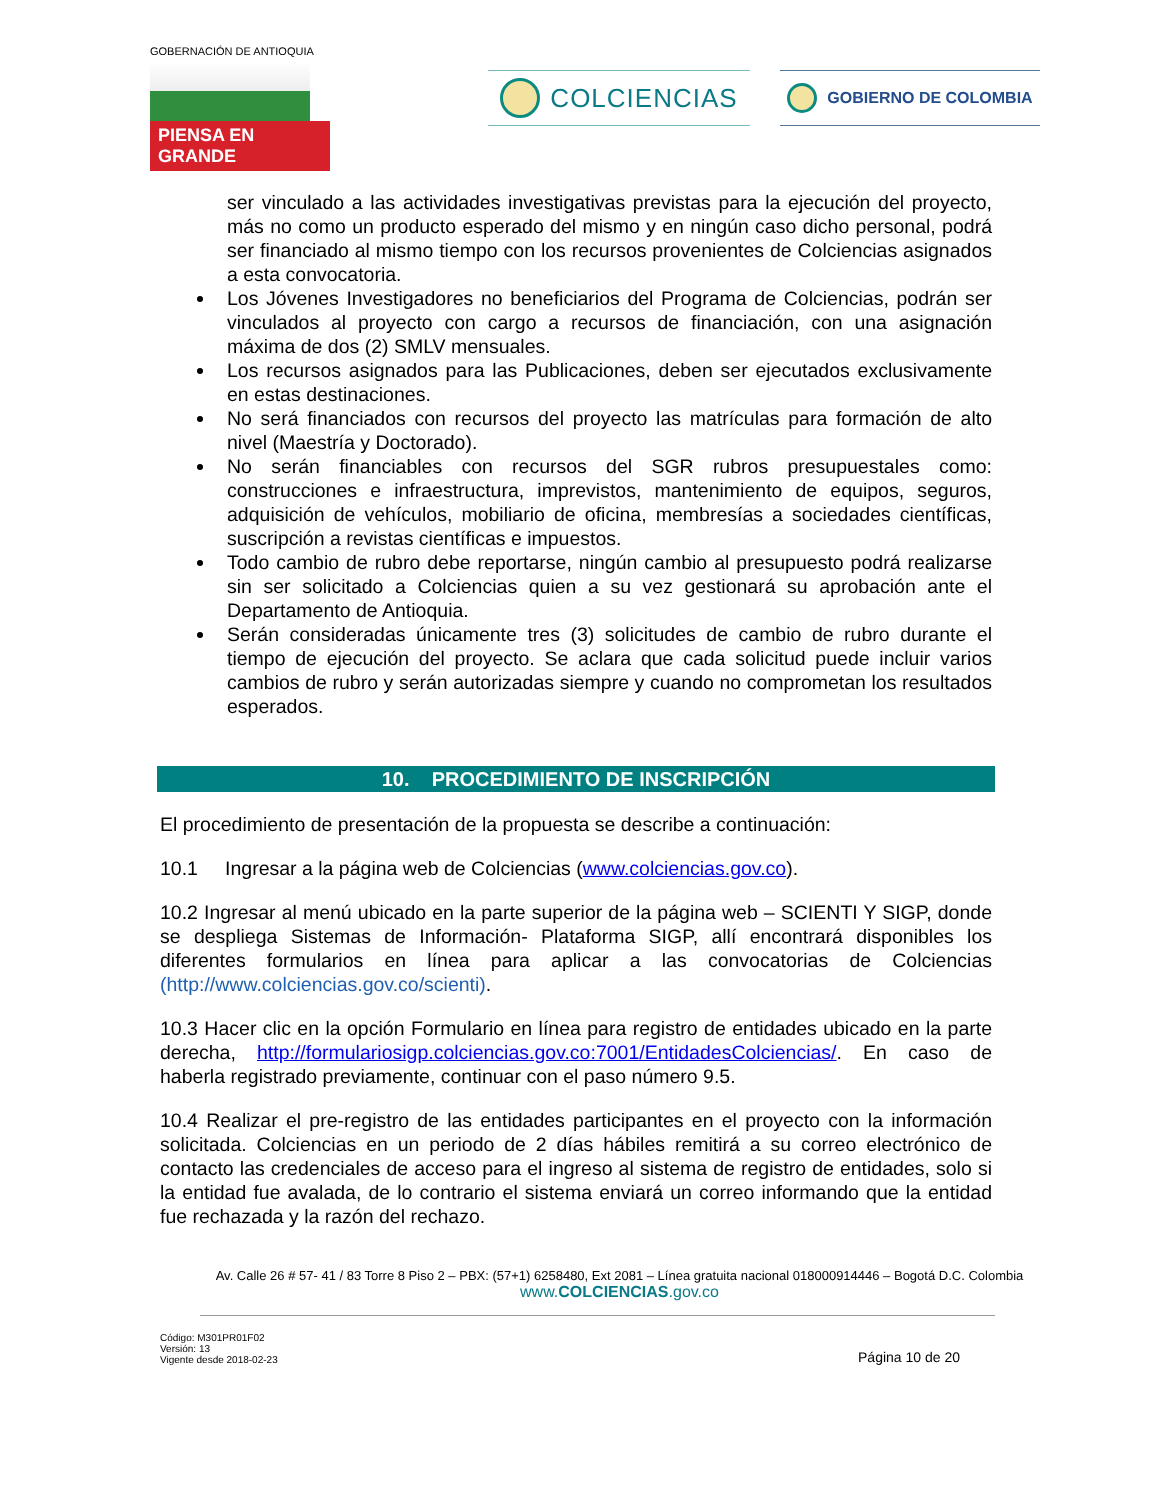GOBERNACIÓN DE ANTIOQUIA
PIENSA EN GRANDE
COLCIENCIAS GOBIERNO DE COLOMBIA
ser vinculado a las actividades investigativas previstas para la ejecución del proyecto, más no como un producto esperado del mismo y en ningún caso dicho personal, podrá ser financiado al mismo tiempo con los recursos provenientes de Colciencias asignados a esta convocatoria.
Los Jóvenes Investigadores no beneficiarios del Programa de Colciencias, podrán ser vinculados al proyecto con cargo a recursos de financiación, con una asignación máxima de dos (2) SMLV mensuales.
Los recursos asignados para las Publicaciones, deben ser ejecutados exclusivamente en estas destinaciones.
No será financiados con recursos del proyecto las matrículas para formación de alto nivel (Maestría y Doctorado).
No serán financiables con recursos del SGR rubros presupuestales como: construcciones e infraestructura, imprevistos, mantenimiento de equipos, seguros, adquisición de vehículos, mobiliario de oficina, membresías a sociedades científicas, suscripción a revistas científicas e impuestos.
Todo cambio de rubro debe reportarse, ningún cambio al presupuesto podrá realizarse sin ser solicitado a Colciencias quien a su vez gestionará su aprobación ante el Departamento de Antioquia.
Serán consideradas únicamente tres (3) solicitudes de cambio de rubro durante el tiempo de ejecución del proyecto. Se aclara que cada solicitud puede incluir varios cambios de rubro y serán autorizadas siempre y cuando no comprometan los resultados esperados.
10. PROCEDIMIENTO DE INSCRIPCIÓN
El procedimiento de presentación de la propuesta se describe a continuación:
10.1 Ingresar a la página web de Colciencias (www.colciencias.gov.co).
10.2 Ingresar al menú ubicado en la parte superior de la página web – SCIENTI Y SIGP, donde se despliega Sistemas de Información- Plataforma SIGP, allí encontrará disponibles los diferentes formularios en línea para aplicar a las convocatorias de Colciencias (http://www.colciencias.gov.co/scienti).
10.3 Hacer clic en la opción Formulario en línea para registro de entidades ubicado en la parte derecha, http://formulariosigp.colciencias.gov.co:7001/EntidadesColciencias/. En caso de haberla registrado previamente, continuar con el paso número 9.5.
10.4 Realizar el pre-registro de las entidades participantes en el proyecto con la información solicitada. Colciencias en un periodo de 2 días hábiles remitirá a su correo electrónico de contacto las credenciales de acceso para el ingreso al sistema de registro de entidades, solo si la entidad fue avalada, de lo contrario el sistema enviará un correo informando que la entidad fue rechazada y la razón del rechazo.
Av. Calle 26 # 57- 41 / 83 Torre 8 Piso 2 – PBX: (57+1) 6258480, Ext 2081 – Línea gratuita nacional 018000914446 – Bogotá D.C. Colombia
www.COLCIENCIAS.gov.co
Código: M301PR01F02
Versión: 13
Vigente desde 2018-02-23
Página 10 de 20